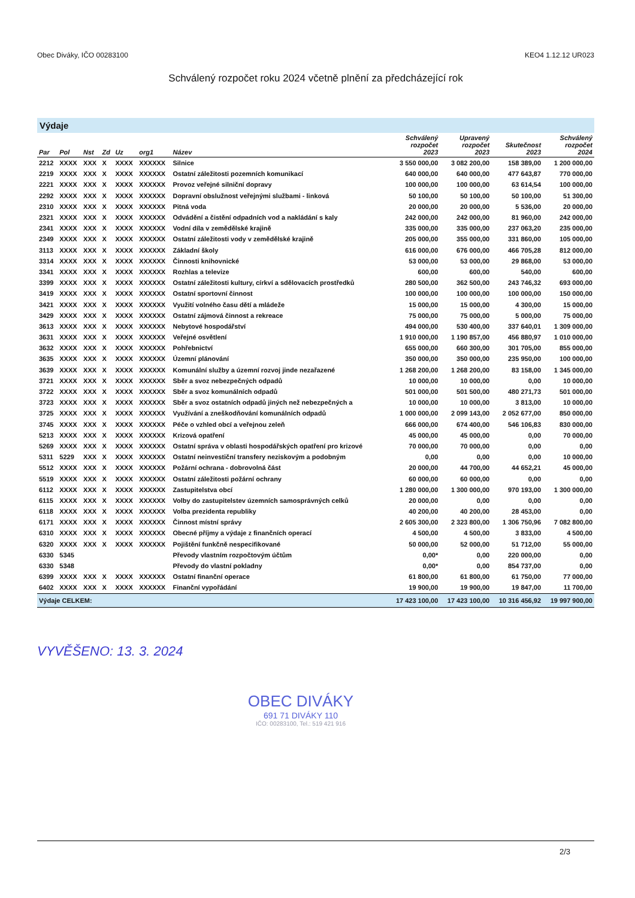Obec Diváky, IČO 00283100 KEO4 1.12.12 UR023
Schválený rozpočet roku 2024 včetně plnění za předcházející rok
Výdaje
| Par | Pol | Nst | Zd | Uz | org1 | Název | Schválený rozpočet 2023 | Upravený rozpočet 2023 | Skutečnost 2023 | Schválený rozpočet 2024 |
| --- | --- | --- | --- | --- | --- | --- | --- | --- | --- | --- |
| 2212 | XXXX | XXX | X | XXXX | XXXXXX | Silnice | 3 550 000,00 | 3 082 200,00 | 158 389,00 | 1 200 000,00 |
| 2219 | XXXX | XXX | X | XXXX | XXXXXX | Ostatní záležitosti pozemních komunikací | 640 000,00 | 640 000,00 | 477 643,87 | 770 000,00 |
| 2221 | XXXX | XXX | X | XXXX | XXXXXX | Provoz veřejné silniční dopravy | 100 000,00 | 100 000,00 | 63 614,54 | 100 000,00 |
| 2292 | XXXX | XXX | X | XXXX | XXXXXX | Dopravní obslužnost veřejnými službami - linková | 50 100,00 | 50 100,00 | 50 100,00 | 51 300,00 |
| 2310 | XXXX | XXX | X | XXXX | XXXXXX | Pitná voda | 20 000,00 | 20 000,00 | 5 536,00 | 20 000,00 |
| 2321 | XXXX | XXX | X | XXXX | XXXXXX | Odvádění a čistění odpadních vod a nakládání s kaly | 242 000,00 | 242 000,00 | 81 960,00 | 242 000,00 |
| 2341 | XXXX | XXX | X | XXXX | XXXXXX | Vodní díla v zemědělské krajině | 335 000,00 | 335 000,00 | 237 063,20 | 235 000,00 |
| 2349 | XXXX | XXX | X | XXXX | XXXXXX | Ostatní záležitosti vody v zemědělské krajině | 205 000,00 | 355 000,00 | 331 860,00 | 105 000,00 |
| 3113 | XXXX | XXX | X | XXXX | XXXXXX | Základní školy | 616 000,00 | 676 000,00 | 466 705,28 | 812 000,00 |
| 3314 | XXXX | XXX | X | XXXX | XXXXXX | Činnosti knihovnické | 53 000,00 | 53 000,00 | 29 868,00 | 53 000,00 |
| 3341 | XXXX | XXX | X | XXXX | XXXXXX | Rozhlas a televize | 600,00 | 600,00 | 540,00 | 600,00 |
| 3399 | XXXX | XXX | X | XXXX | XXXXXX | Ostatní záležitosti kultury, církví a sdělovacích prostředků | 280 500,00 | 362 500,00 | 243 746,32 | 693 000,00 |
| 3419 | XXXX | XXX | X | XXXX | XXXXXX | Ostatní sportovní činnost | 100 000,00 | 100 000,00 | 100 000,00 | 150 000,00 |
| 3421 | XXXX | XXX | X | XXXX | XXXXXX | Využití volného času dětí a mládeže | 15 000,00 | 15 000,00 | 4 300,00 | 15 000,00 |
| 3429 | XXXX | XXX | X | XXXX | XXXXXX | Ostatní zájmová činnost a rekreace | 75 000,00 | 75 000,00 | 5 000,00 | 75 000,00 |
| 3613 | XXXX | XXX | X | XXXX | XXXXXX | Nebytové hospodářství | 494 000,00 | 530 400,00 | 337 640,01 | 1 309 000,00 |
| 3631 | XXXX | XXX | X | XXXX | XXXXXX | Veřejné osvětlení | 1 910 000,00 | 1 190 857,00 | 456 880,97 | 1 010 000,00 |
| 3632 | XXXX | XXX | X | XXXX | XXXXXX | Pohřebnictví | 655 000,00 | 660 300,00 | 301 705,00 | 855 000,00 |
| 3635 | XXXX | XXX | X | XXXX | XXXXXX | Územní plánování | 350 000,00 | 350 000,00 | 235 950,00 | 100 000,00 |
| 3639 | XXXX | XXX | X | XXXX | XXXXXX | Komunální služby a územní rozvoj jinde nezařazené | 1 268 200,00 | 1 268 200,00 | 83 158,00 | 1 345 000,00 |
| 3721 | XXXX | XXX | X | XXXX | XXXXXX | Sběr a svoz nebezpečných odpadů | 10 000,00 | 10 000,00 | 0,00 | 10 000,00 |
| 3722 | XXXX | XXX | X | XXXX | XXXXXX | Sběr a svoz komunálních odpadů | 501 000,00 | 501 500,00 | 480 271,73 | 501 000,00 |
| 3723 | XXXX | XXX | X | XXXX | XXXXXX | Sběr a svoz ostatních odpadů jiných než nebezpečných a | 10 000,00 | 10 000,00 | 3 813,00 | 10 000,00 |
| 3725 | XXXX | XXX | X | XXXX | XXXXXX | Využívání a zneškodňování komunálních odpadů | 1 000 000,00 | 2 099 143,00 | 2 052 677,00 | 850 000,00 |
| 3745 | XXXX | XXX | X | XXXX | XXXXXX | Péče o vzhled obcí a veřejnou zeleň | 666 000,00 | 674 400,00 | 546 106,83 | 830 000,00 |
| 5213 | XXXX | XXX | X | XXXX | XXXXXX | Krizová opatření | 45 000,00 | 45 000,00 | 0,00 | 70 000,00 |
| 5269 | XXXX | XXX | X | XXXX | XXXXXX | Ostatní správa v oblasti hospodářských opatření pro krizové | 70 000,00 | 70 000,00 | 0,00 | 0,00 |
| 5311 | 5229 | XXX | X | XXXX | XXXXXX | Ostatní neinvestiční transfery neziskovým a podobným | 0,00 | 0,00 | 0,00 | 10 000,00 |
| 5512 | XXXX | XXX | X | XXXX | XXXXXX | Požární ochrana - dobrovolná část | 20 000,00 | 44 700,00 | 44 652,21 | 45 000,00 |
| 5519 | XXXX | XXX | X | XXXX | XXXXXX | Ostatní záležitosti požární ochrany | 60 000,00 | 60 000,00 | 0,00 | 0,00 |
| 6112 | XXXX | XXX | X | XXXX | XXXXXX | Zastupitelstva obcí | 1 280 000,00 | 1 300 000,00 | 970 193,00 | 1 300 000,00 |
| 6115 | XXXX | XXX | X | XXXX | XXXXXX | Volby do zastupitelstev územních samosprávných celků | 20 000,00 | 0,00 | 0,00 | 0,00 |
| 6118 | XXXX | XXX | X | XXXX | XXXXXX | Volba prezidenta republiky | 40 200,00 | 40 200,00 | 28 453,00 | 0,00 |
| 6171 | XXXX | XXX | X | XXXX | XXXXXX | Činnost místní správy | 2 605 300,00 | 2 323 800,00 | 1 306 750,96 | 7 082 800,00 |
| 6310 | XXXX | XXX | X | XXXX | XXXXXX | Obecné příjmy a výdaje z finančních operací | 4 500,00 | 4 500,00 | 3 833,00 | 4 500,00 |
| 6320 | XXXX | XXX | X | XXXX | XXXXXX | Pojištění funkčně nespecifikované | 50 000,00 | 52 000,00 | 51 712,00 | 55 000,00 |
| 6330 | 5345 | | | | | Převody vlastním rozpočtovým účtům | 0,00* | 0,00 | 220 000,00 | 0,00 |
| 6330 | 5348 | | | | | Převody do vlastní pokladny | 0,00* | 0,00 | 854 737,00 | 0,00 |
| 6399 | XXXX | XXX | X | XXXX | XXXXXX | Ostatní finanční operace | 61 800,00 | 61 800,00 | 61 750,00 | 77 000,00 |
| 6402 | XXXX | XXX | X | XXXX | XXXXXX | Finanční vypořádání | 19 900,00 | 19 900,00 | 19 847,00 | 11 700,00 |
| Výdaje CELKEM: | | | | | | | 17 423 100,00 | 17 423 100,00 | 10 316 456,92 | 19 997 900,00 |
VYVĚŠENO: 13. 3. 2024
OBEC DIVÁKY
691 71 DIVÁKY 110
IČO: 00283100, Tel.: 519 421 916
2/3